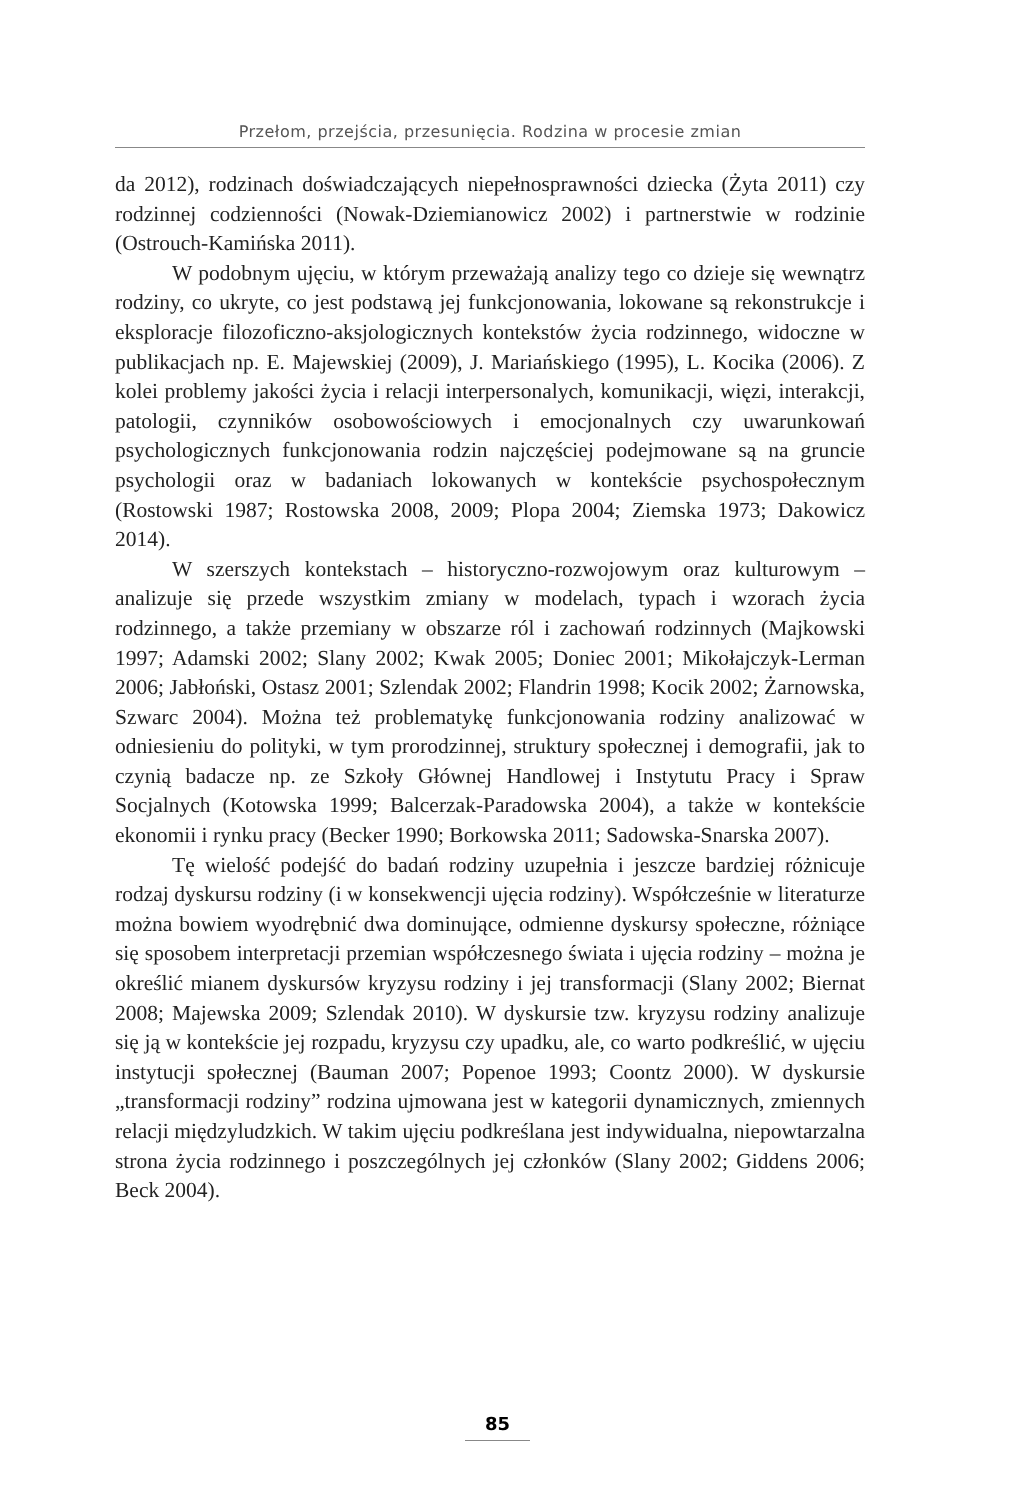Przełom, przejścia, przesunięcia. Rodzina w procesie zmian
da 2012), rodzinach doświadczających niepełnosprawności dziecka (Żyta 2011) czy rodzinnej codzienności (Nowak-Dziemianowicz 2002) i partnerstwie w rodzinie (Ostrouch-Kamińska 2011).
W podobnym ujęciu, w którym przeważają analizy tego co dzieje się wewnątrz rodziny, co ukryte, co jest podstawą jej funkcjonowania, lokowane są rekonstrukcje i eksploracje filozoficzno-aksjologicznych kontekstów życia rodzinnego, widoczne w publikacjach np. E. Majewskiej (2009), J. Mariańskiego (1995), L. Kocika (2006). Z kolei problemy jakości życia i relacji interpersonalych, komunikacji, więzi, interakcji, patologii, czynników osobowościowych i emocjonalnych czy uwarunkowań psychologicznych funkcjonowania rodzin najczęściej podejmowane są na gruncie psychologii oraz w badaniach lokowanych w kontekście psychospołecznym (Rostowski 1987; Rostowska 2008, 2009; Plopa 2004; Ziemska 1973; Dakowicz 2014).
W szerszych kontekstach – historyczno-rozwojowym oraz kulturowym – analizuje się przede wszystkim zmiany w modelach, typach i wzorach życia rodzinnego, a także przemiany w obszarze ról i zachowań rodzinnych (Majkowski 1997; Adamski 2002; Slany 2002; Kwak 2005; Doniec 2001; Mikołajczyk-Lerman 2006; Jabłoński, Ostasz 2001; Szlendak 2002; Flandrin 1998; Kocik 2002; Żarnowska, Szwarc 2004). Można też problematykę funkcjonowania rodziny analizować w odniesieniu do polityki, w tym prorodzinnej, struktury społecznej i demografii, jak to czynią badacze np. ze Szkoły Głównej Handlowej i Instytutu Pracy i Spraw Socjalnych (Kotowska 1999; Balcerzak-Paradowska 2004), a także w kontekście ekonomii i rynku pracy (Becker 1990; Borkowska 2011; Sadowska-Snarska 2007).
Tę wielość podejść do badań rodziny uzupełnia i jeszcze bardziej różnicuje rodzaj dyskursu rodziny (i w konsekwencji ujęcia rodziny). Współcześnie w literaturze można bowiem wyodrębnić dwa dominujące, odmienne dyskursy społeczne, różniące się sposobem interpretacji przemian współczesnego świata i ujęcia rodziny – można je określić mianem dyskursów kryzysu rodziny i jej transformacji (Slany 2002; Biernat 2008; Majewska 2009; Szlendak 2010). W dyskursie tzw. kryzysu rodziny analizuje się ją w kontekście jej rozpadu, kryzysu czy upadku, ale, co warto podkreślić, w ujęciu instytucji społecznej (Bauman 2007; Popenoe 1993; Coontz 2000). W dyskursie „transformacji rodziny” rodzina ujmowana jest w kategorii dynamicznych, zmiennych relacji międzyludzkich. W takim ujęciu podkreślana jest indywidualna, niepowtarzalna strona życia rodzinnego i poszczególnych jej członków (Slany 2002; Giddens 2006; Beck 2004).
85